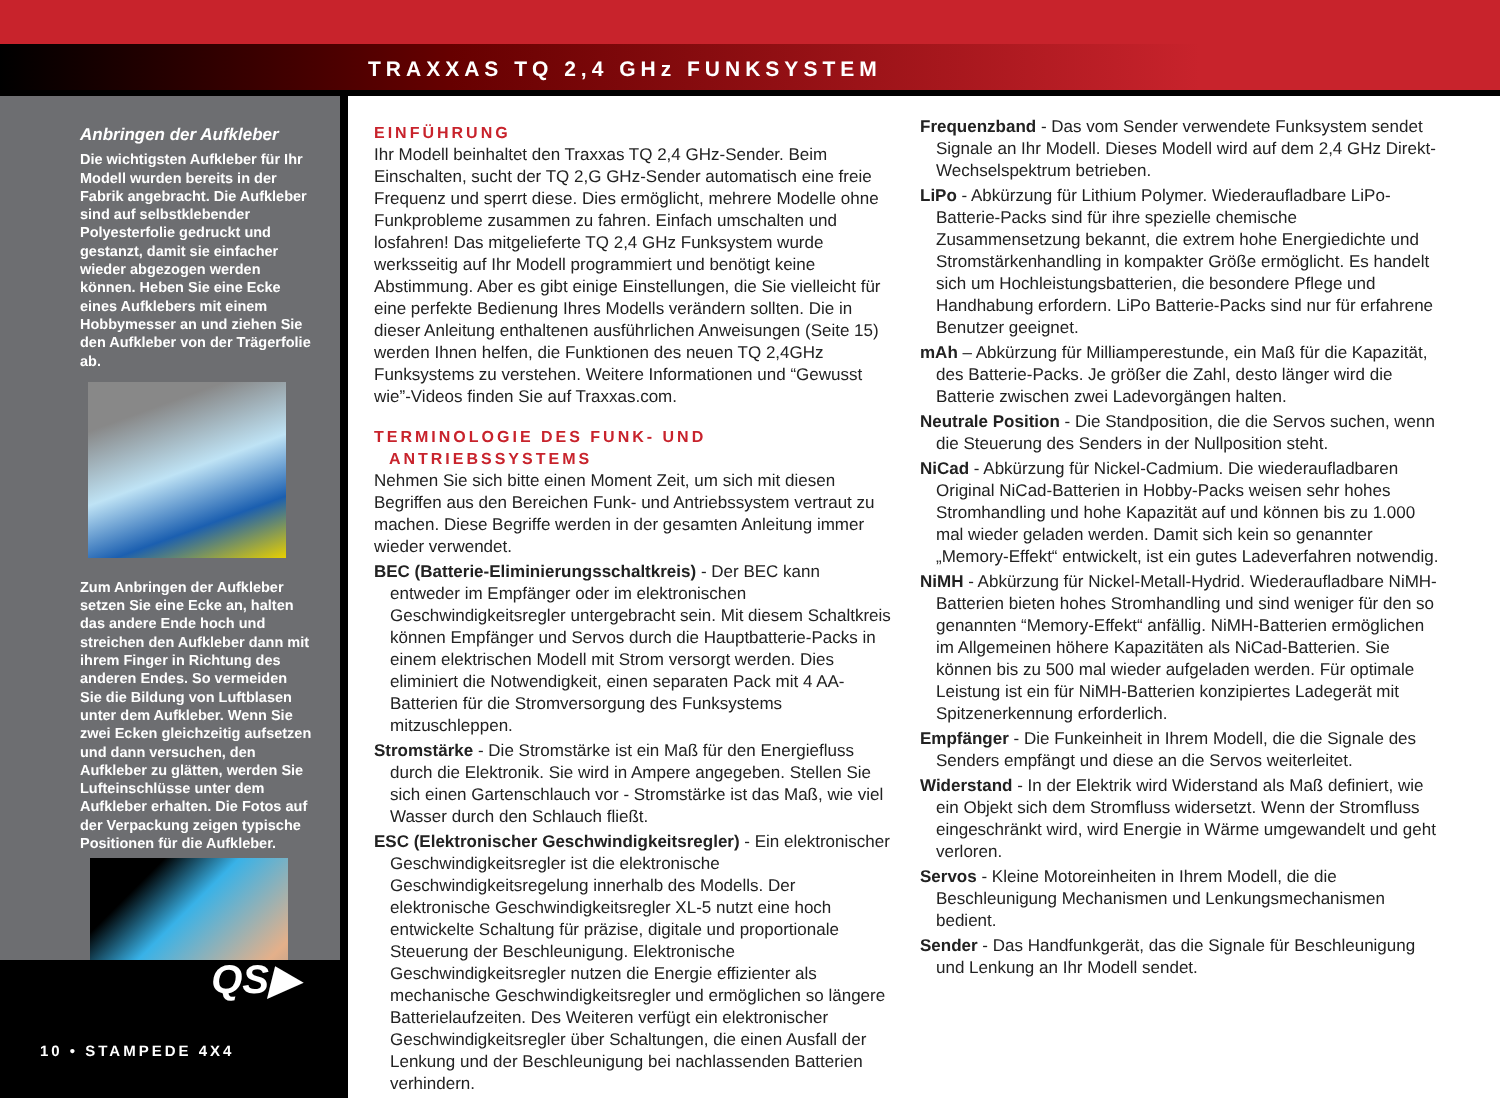TRAXXAS TQ 2,4 GHz FUNKSYSTEM
Anbringen der Aufkleber
Die wichtigsten Aufkleber für Ihr Modell wurden bereits in der Fabrik angebracht. Die Aufkleber sind auf selbstklebender Polyesterfolie gedruckt und gestanzt, damit sie einfacher wieder abgezogen werden können. Heben Sie eine Ecke eines Aufklebers mit einem Hobbymesser an und ziehen Sie den Aufkleber von der Trägerfolie ab.
Zum Anbringen der Aufkleber setzen Sie eine Ecke an, halten das andere Ende hoch und streichen den Aufkleber dann mit ihrem Finger in Richtung des anderen Endes. So vermeiden Sie die Bildung von Luftblasen unter dem Aufkleber. Wenn Sie zwei Ecken gleichzeitig aufsetzen und dann versuchen, den Aufkleber zu glätten, werden Sie Lufteinschlüsse unter dem Aufkleber erhalten. Die Fotos auf der Verpackung zeigen typische Positionen für die Aufkleber.
QS▶
10 • STAMPEDE 4X4
EINFÜHRUNG
Ihr Modell beinhaltet den Traxxas TQ 2,4 GHz-Sender. Beim Einschalten, sucht der TQ 2,G GHz-Sender automatisch eine freie Frequenz und sperrt diese. Dies ermöglicht, mehrere Modelle ohne Funkprobleme zusammen zu fahren. Einfach umschalten und losfahren! Das mitgelieferte TQ 2,4 GHz Funksystem wurde werksseitig auf Ihr Modell programmiert und benötigt keine Abstimmung. Aber es gibt einige Einstellungen, die Sie vielleicht für eine perfekte Bedienung Ihres Modells verändern sollten. Die in dieser Anleitung enthaltenen ausführlichen Anweisungen (Seite 15) werden Ihnen helfen, die Funktionen des neuen TQ 2,4GHz Funksystems zu verstehen. Weitere Informationen und “Gewusst wie”-Videos finden Sie auf Traxxas.com.
TERMINOLOGIE DES FUNK- UND
ANTRIEBSSYSTEMS
Nehmen Sie sich bitte einen Moment Zeit, um sich mit diesen Begriffen aus den Bereichen Funk- und Antriebssystem vertraut zu machen. Diese Begriffe werden in der gesamten Anleitung immer wieder verwendet.
BEC (Batterie-Eliminierungsschaltkreis) - Der BEC kann entweder im Empfänger oder im elektronischen Geschwindigkeitsregler untergebracht sein. Mit diesem Schaltkreis können Empfänger und Servos durch die Hauptbatterie-Packs in einem elektrischen Modell mit Strom versorgt werden. Dies eliminiert die Notwendigkeit, einen separaten Pack mit 4 AA-Batterien für die Stromversorgung des Funksystems mitzuschleppen.
Stromstärke - Die Stromstärke ist ein Maß für den Energiefluss durch die Elektronik. Sie wird in Ampere angegeben. Stellen Sie sich einen Gartenschlauch vor - Stromstärke ist das Maß, wie viel Wasser durch den Schlauch fließt.
ESC (Elektronischer Geschwindigkeitsregler) - Ein elektronischer Geschwindigkeitsregler ist die elektronische Geschwindigkeitsregelung innerhalb des Modells. Der elektronische Geschwindigkeitsregler XL-5 nutzt eine hoch entwickelte Schaltung für präzise, digitale und proportionale Steuerung der Beschleunigung. Elektronische Geschwindigkeitsregler nutzen die Energie effizienter als mechanische Geschwindigkeitsregler und ermöglichen so längere Batterielaufzeiten. Des Weiteren verfügt ein elektronischer Geschwindigkeitsregler über Schaltungen, die einen Ausfall der Lenkung und der Beschleunigung bei nachlassenden Batterien verhindern.
Frequenzband - Das vom Sender verwendete Funksystem sendet Signale an Ihr Modell. Dieses Modell wird auf dem 2,4 GHz Direkt-Wechselspektrum betrieben.
LiPo - Abkürzung für Lithium Polymer. Wiederaufladbare LiPo-Batterie-Packs sind für ihre spezielle chemische Zusammensetzung bekannt, die extrem hohe Energiedichte und Stromstärkenhandling in kompakter Größe ermöglicht. Es handelt sich um Hochleistungsbatterien, die besondere Pflege und Handhabung erfordern. LiPo Batterie-Packs sind nur für erfahrene Benutzer geeignet.
mAh – Abkürzung für Milliamperestunde, ein Maß für die Kapazität, des Batterie-Packs. Je größer die Zahl, desto länger wird die Batterie zwischen zwei Ladevorgängen halten.
Neutrale Position - Die Standposition, die die Servos suchen, wenn die Steuerung des Senders in der Nullposition steht.
NiCad - Abkürzung für Nickel-Cadmium. Die wiederaufladbaren Original NiCad-Batterien in Hobby-Packs weisen sehr hohes Stromhandling und hohe Kapazität auf und können bis zu 1.000 mal wieder geladen werden. Damit sich kein so genannter „Memory-Effekt“ entwickelt, ist ein gutes Ladeverfahren notwendig.
NiMH - Abkürzung für Nickel-Metall-Hydrid. Wiederaufladbare NiMH-Batterien bieten hohes Stromhandling und sind weniger für den so genannten “Memory-Effekt“ anfällig. NiMH-Batterien ermöglichen im Allgemeinen höhere Kapazitäten als NiCad-Batterien. Sie können bis zu 500 mal wieder aufgeladen werden. Für optimale Leistung ist ein für NiMH-Batterien konzipiertes Ladegerät mit Spitzenerkennung erforderlich.
Empfänger - Die Funkeinheit in Ihrem Modell, die die Signale des Senders empfängt und diese an die Servos weiterleitet.
Widerstand - In der Elektrik wird Widerstand als Maß definiert, wie ein Objekt sich dem Stromfluss widersetzt. Wenn der Stromfluss eingeschränkt wird, wird Energie in Wärme umgewandelt und geht verloren.
Servos - Kleine Motoreinheiten in Ihrem Modell, die die Beschleunigung Mechanismen und Lenkungsmechanismen bedient.
Sender - Das Handfunkgerät, das die Signale für Beschleunigung und Lenkung an Ihr Modell sendet.